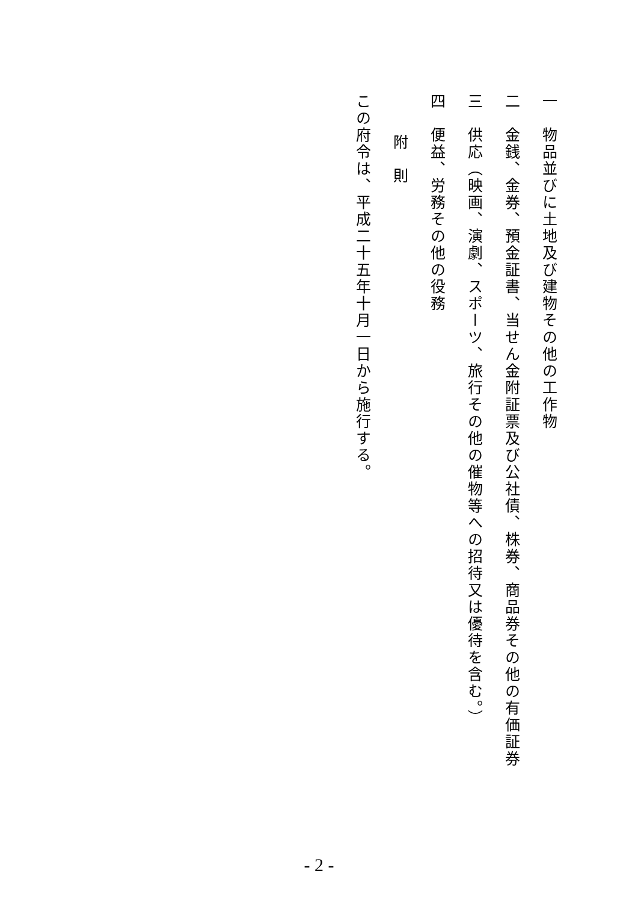一　物品並びに土地及び建物その他の工作物
二　金銭、金券、預金証書、当せん金附証票及び公社債、株券、商品券その他の有価証券
三　供応（映画、演劇、スポーツ、旅行その他の催物等への招待又は優待を含む。）
四　便益、労務その他の役務
附　則
この府令は、平成二十五年十月一日から施行する。
- 2 -